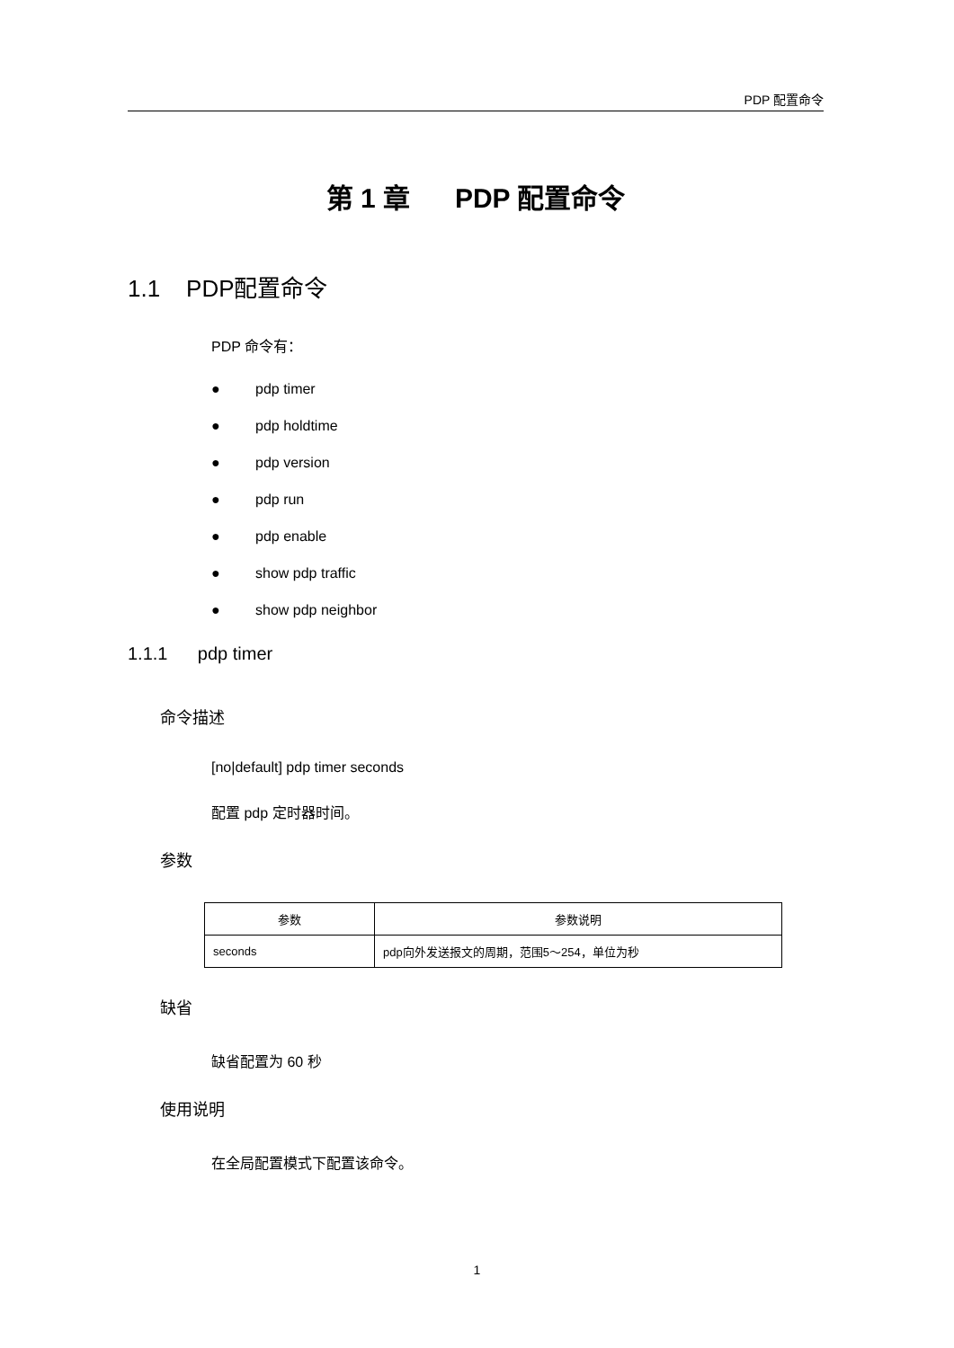PDP 配置命令
第 1 章 PDP 配置命令
1.1 PDP配置命令
PDP 命令有：
● pdp timer
● pdp holdtime
● pdp version
● pdp run
● pdp enable
● show pdp traffic
● show pdp neighbor
1.1.1 pdp timer
命令描述
[no|default] pdp timer seconds
配置 pdp 定时器时间。
参数
| 参数 | 参数说明 |
| --- | --- |
| seconds | pdp向外发送报文的周期，范围5～254，单位为秒 |
缺省
缺省配置为 60 秒
使用说明
在全局配置模式下配置该命令。
1